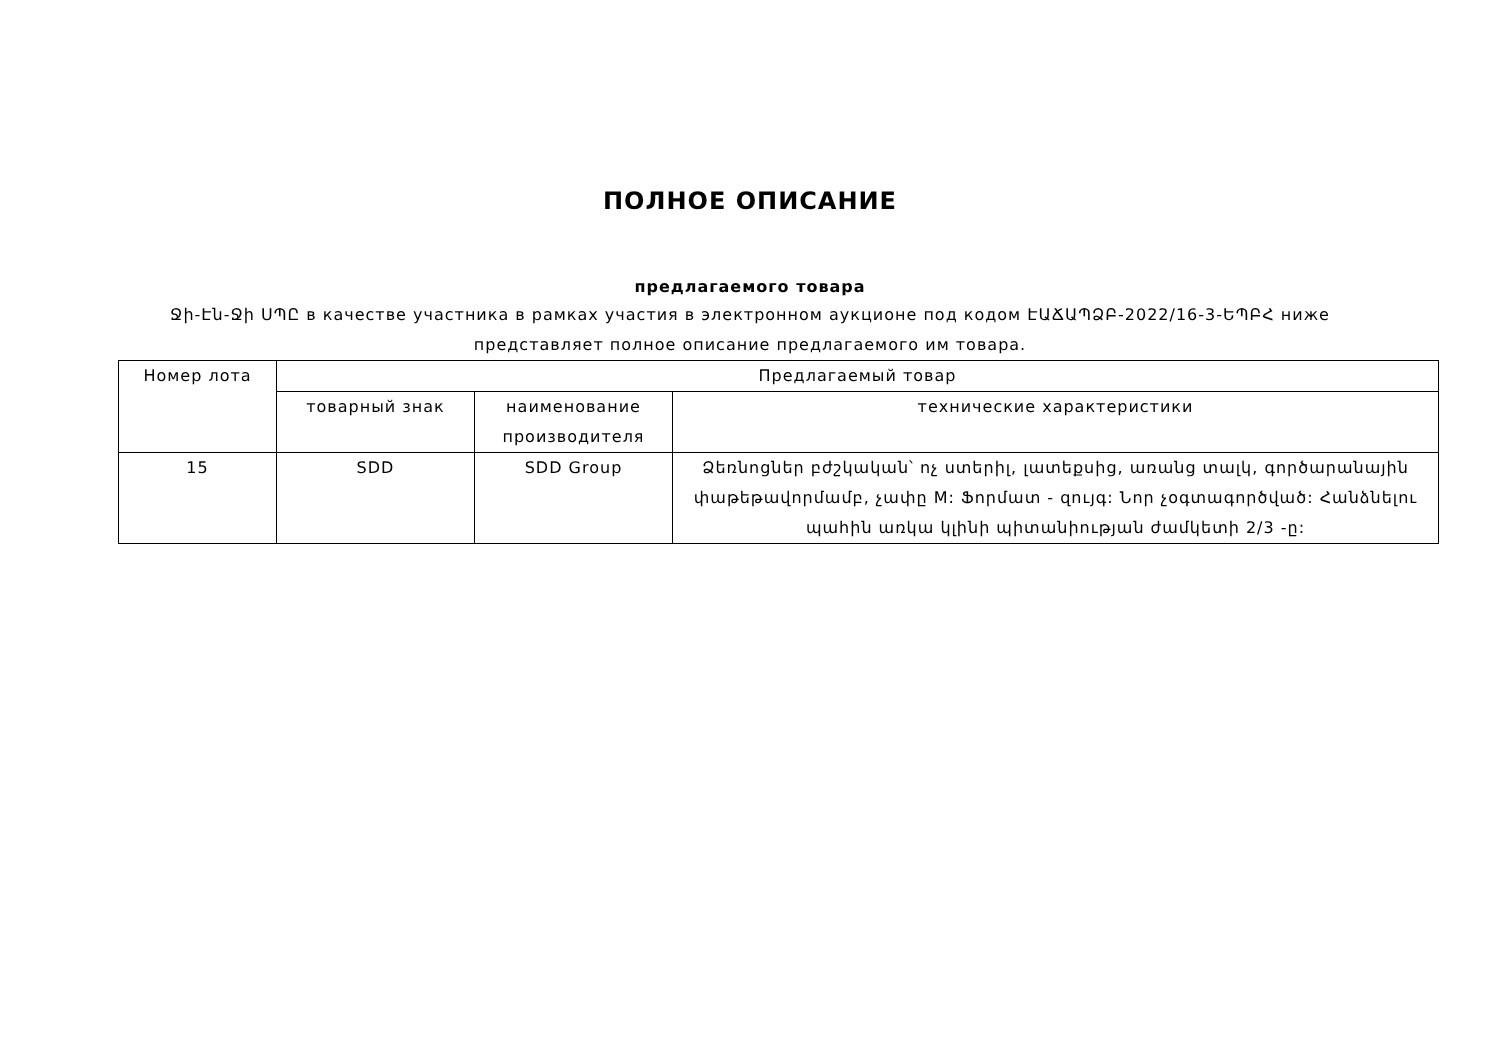ПОЛНОЕ ОПИСАНИЕ
предлагаемого товара
Ջի-Էն-Ջի ՍՊԸ в качестве участника в рамках участия в электронном аукционе под кодом ԷԱՃԱՊՁԲ-2022/16-3-ԵՊԲՀ ниже представляет полное описание предлагаемого им товара.
| Номер лота | Предлагаемый товар | | |
| --- | --- | --- | --- |
| | товарный знак | наименование производителя | технические характеристики |
| 15 | SDD | SDD Group | Ձեռնոցներ բժշկական՝ ոչ ստերիլ, լատեքսից, առանց տալկ, գործարանային փաթեթավորմամբ, չափը M: Ֆորմատ - զույգ: Նոր չօգտագործված: Հանձնելու պահին առկա կլինի պիտանիության ժամկետի 2/3 -ը: |